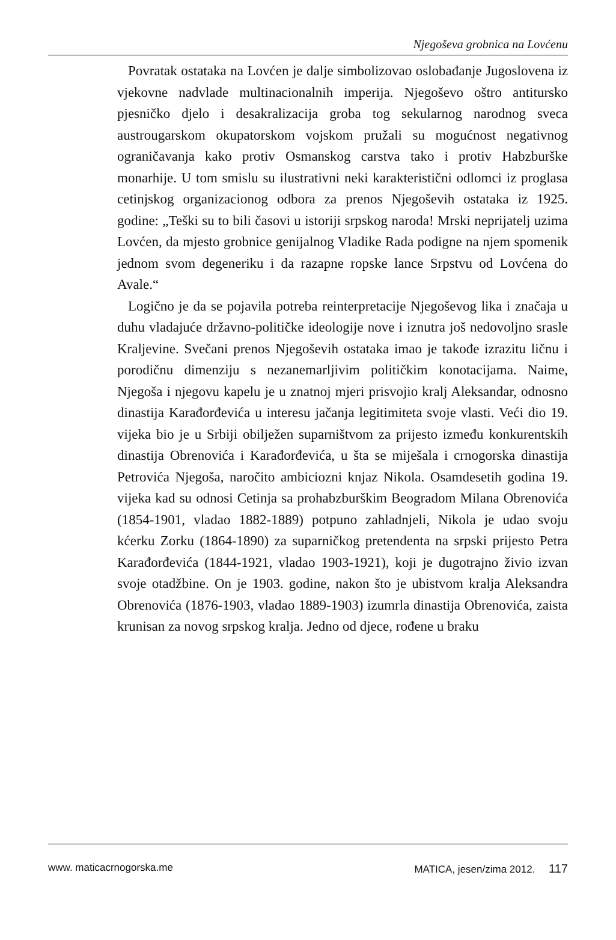Njegoševa grobnica na Lovćenu
Povratak ostataka na Lovćen je dalje simbolizovao oslobađanje Jugoslovena iz vjekovne nadvlade multinacionalnih imperija. Njegoševo oštro antitursko pjesničko djelo i desakralizacija groba tog sekularnog narodnog sveca austrougarskom okupatorskom vojskom pružali su mogućnost negativnog ograničavanja kako protiv Osmanskog carstva tako i protiv Habzburške monarhije. U tom smislu su ilustrativni neki karakteristični odlomci iz proglasa cetinjskog organizacionog odbora za prenos Njegoševih ostataka iz 1925. godine: „Teški su to bili časovi u istoriji srpskog naroda! Mrski neprijatelj uzima Lovćen, da mjesto grobnice genijalnog Vladike Rada podigne na njem spomenik jednom svom degeneriku i da razapne ropske lance Srpstvu od Lovćena do Avale.“
Logično je da se pojavila potreba reinterpretacije Njegoševog lika i značaja u duhu vladajuće državno-političke ideologije nove i iznutra još nedovoljno srasle Kraljevine. Svečani prenos Njegoševih ostataka imao je takođe izrazitu ličnu i porodičnu dimenziju s nezanemarljivim političkim konotacijama. Naime, Njegoša i njegovu kapelu je u znatnoj mjeri prisvojio kralj Aleksandar, odnosno dinastija Karađorđevića u interesu jačanja legitimiteta svoje vlasti. Veći dio 19. vijeka bio je u Srbiji obilježen suparništvom za prijesto između konkurentskih dinastija Obrenovića i Karađorđevića, u šta se miješala i crnogorska dinastija Petrovića Njegoša, naročito ambiciozni knjaz Nikola. Osamdesetih godina 19. vijeka kad su odnosi Cetinja sa prohabzburškim Beogradom Milana Obrenovića (1854-1901, vladao 1882-1889) potpuno zahladnjeli, Nikola je udao svoju kćerku Zorku (1864-1890) za suparničkog pretendenta na srpski prijesto Petra Karađorđevića (1844-1921, vladao 1903-1921), koji je dugotrajno živio izvan svoje otadžbine. On je 1903. godine, nakon što je ubistvom kralja Aleksandra Obrenovića (1876-1903, vladao 1889-1903) izumrla dinastija Obrenovića, zaista krunisan za novog srpskog kralja. Jedno od djece, rođene u braku
www. maticacrnogorska.me MATICA, jesen/zima 2012. 117